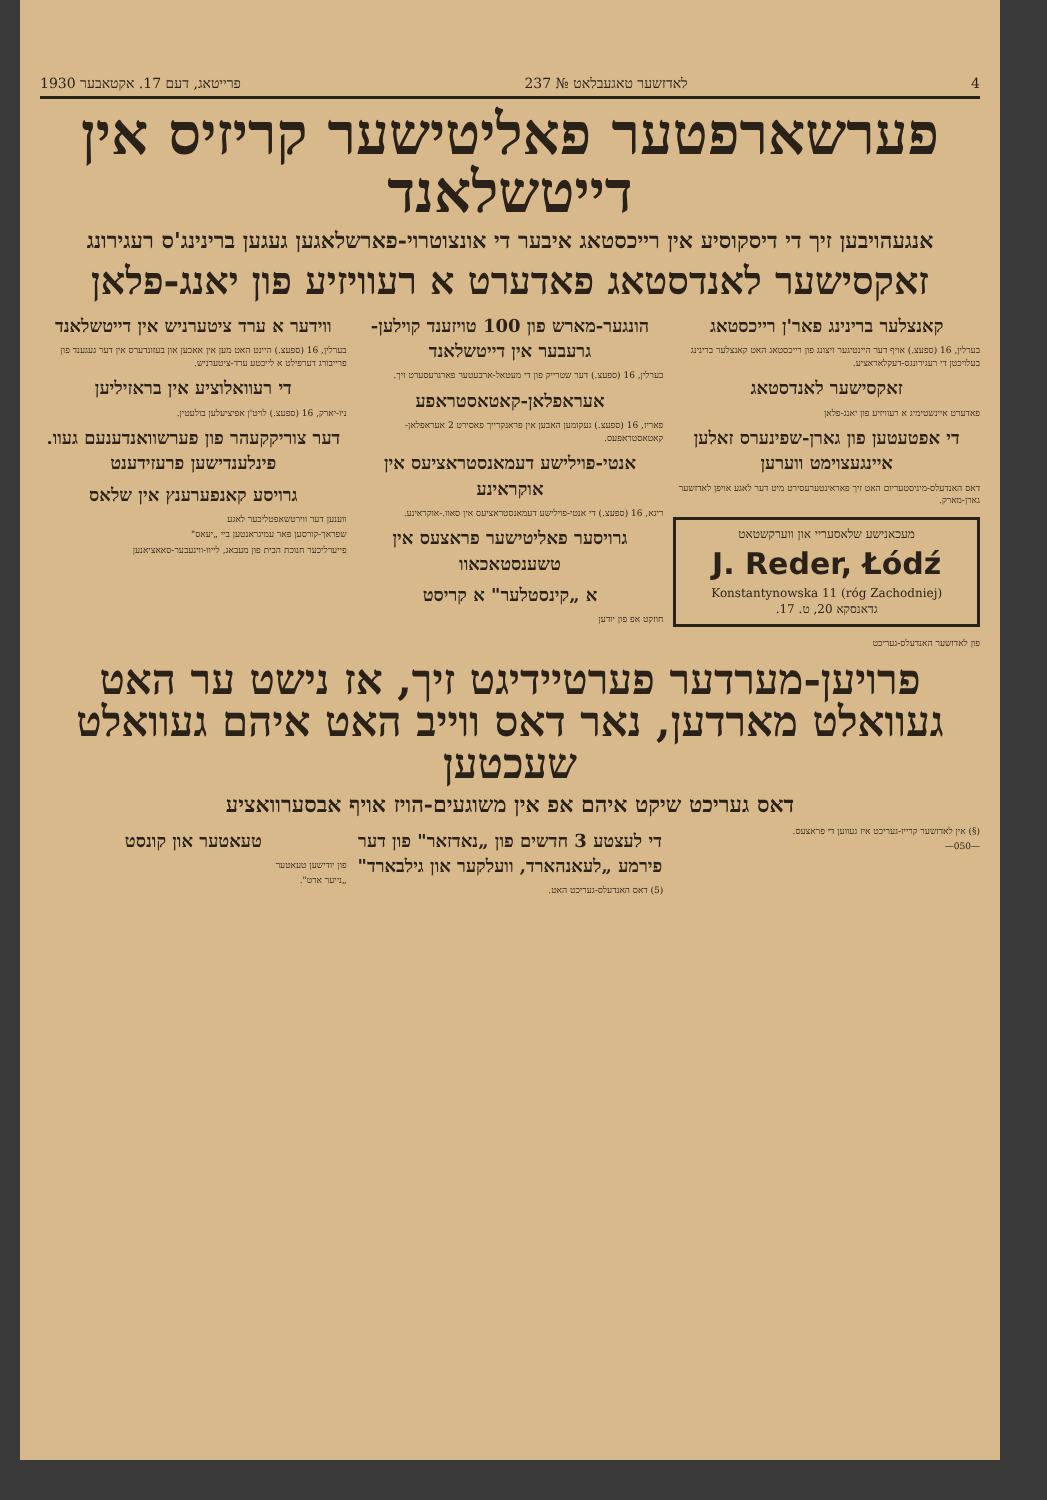4 לאדזשער טאגעבלאט № 237 פרייטאג, דעם 17. אקטאבער 1930
פערשארפטער פאליטישער קריזיס אין דייטשלאנד
אנגעהויבען זיך די דיסקוסיע אין רייכסטאג איבער די אונצוטרוי-פארשלאגען געגען ברינינג'ס רעגירונג
זאקסישער לאנדסטאג פאדערט א רעוויזיע פון יאנג-פלאן
קאנצלער ברינינג פאר'ן רייכסטאג
בערלין, 16 (ספעצ.) אויף דער היינטיגער זיצונג פון רייכסטאג האט קאנצלער ברינינג בעלויכטן די רעגירונגס-דעקלאראציע.
זאקסישער לאנדסטאג
פאדערט איינשטימיג א רעוויזיע פון יאנג-פלאן
די אפטעטען פון גארן-שפינערס זאלען איינגעצוימט ווערען
דאס האנדעלס-מיניסטעריום האט זיך פאראינטערעסירט מיט דער לאגע אויפן לאדזשער גארן-מארק.
מעכאנישע שלאסעריי און ווערקשטאט
J. Reder, Łódź
Konstantynowska 11 (róg Zachodniej)
גדאנסקא 20, ט. 17.
פון לאדזשער האנדעלס-געריכט
הונגער-מארש פון 100 טויזענד קוילען-גרעבער אין דייטשלאנד
בערלין, 16 (ספעצ.) דער שטרייק פון די מעטאל-ארבעטער פארגרעסערט זיך.
אעראפלאן-קאטאסטראפע
פאריז, 16 (ספעצ.) געקומען האבען אין פראנקרייך פאסירט 2 אעראפלאן-קאטאסטראפעס.
אנטי-פוילישע דעמאנסטראציעס אין אוקראינע
ריגא, 16 (ספעצ.) די אנטי-פוילישע דעמאנסטראציעס אין סאוו.-אוקראינע.
גרויסער פאליטישער פראצעס אין טשענסטאכאוו
א „קינסטלער" א קריסט
חוזקט אפ פון יודען
ווידער א ערד ציטערניש אין דייטשלאנד
בערלין, 16 (ספעצ.) היינט האט מען אין אאכען און בעזונדערס אין דער געגענד פון פרייבורג דערפילט א לייכטע ערד-ציטערניש.
די רעוואלוציע אין בראזיליען
ניו-יארק, 16 (ספעצ.) לויט'ן אפיציעלען בולעטין.
דער צוריקקעהר פון פערשוואנדענעם געוו. פינלענדישען פרעזידענט
גרויסע קאנפערענץ אין שלאס
ווענען דער ווירטשאפטליכער לאגע
שפראך-קורסען פאר עמיגראנטען ביי „יעאס"
פייערליכער חנוכת הבית פון מעבאג, לייוו-ווינעבער-סאאציאנען
פרויען-מערדער פערטיידיגט זיך, אז נישט ער האט געוואלט מארדען, נאר דאס ווייב האט איהם געוואלט שעכטען
דאס געריכט שיקט איהם אפ אין משוגעים-הויז אויף אבסערוואציע
(§) אין לאדזשער קרייז-געריכט איז געווען די פראצעס.
—050—
די לעצטע 3 חדשים פון „נאדזאר" פון דער פירמע „לעאנהארד, וועלקער און גילבארד"
(5) דאס האנדעלס-געריכט האט.
טעאטער און קונסט
פון יודישען טעאטער
„נייער ארט".